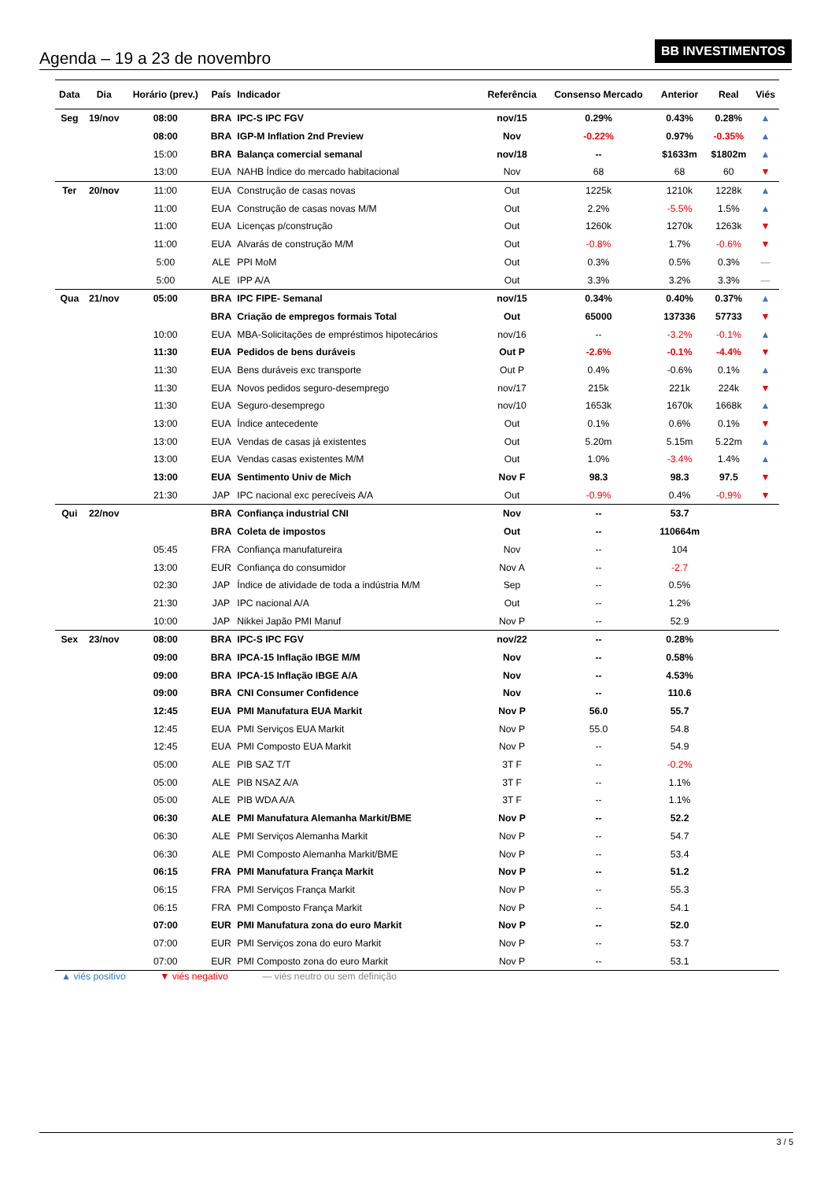Agenda – 19 a 23 de novembro
BB INVESTIMENTOS
| Data | Dia | Horário (prev.) | País | Indicador | Referência | Consenso Mercado | Anterior | Real | Viés |
| --- | --- | --- | --- | --- | --- | --- | --- | --- | --- |
| Seg | 19/nov | 08:00 | BRA | IPC-S IPC FGV | nov/15 | 0.29% | 0.43% | 0.28% | ▲ |
| | | 08:00 | BRA | IGP-M Inflation 2nd Preview | Nov | -0.22% | 0.97% | -0.35% | ▲ |
| | | 15:00 | BRA | Balança comercial semanal | nov/18 | -- | $1633m | $1802m | ▲ |
| | | 13:00 | EUA | NAHB Índice do mercado habitacional | Nov | 68 | 68 | 60 | ▼ |
| Ter | 20/nov | 11:00 | EUA | Construção de casas novas | Out | 1225k | 1210k | 1228k | ▲ |
| | | 11:00 | EUA | Construção de casas novas M/M | Out | 2.2% | -5.5% | 1.5% | ▲ |
| | | 11:00 | EUA | Licenças p/construção | Out | 1260k | 1270k | 1263k | ▼ |
| | | 11:00 | EUA | Alvarás de construção M/M | Out | -0.8% | 1.7% | -0.6% | ▼ |
| | | 5:00 | ALE | PPI MoM | Out | 0.3% | 0.5% | 0.3% | — |
| | | 5:00 | ALE | IPP A/A | Out | 3.3% | 3.2% | 3.3% | — |
| Qua | 21/nov | 05:00 | BRA | IPC FIPE- Semanal | nov/15 | 0.34% | 0.40% | 0.37% | ▲ |
| | | | BRA | Criação de empregos formais Total | Out | 65000 | 137336 | 57733 | ▼ |
| | | 10:00 | EUA | MBA-Solicitações de empréstimos hipotecários | nov/16 | -- | -3.2% | -0.1% | ▲ |
| | | 11:30 | EUA | Pedidos de bens duráveis | Out P | -2.6% | -0.1% | -4.4% | ▼ |
| | | 11:30 | EUA | Bens duráveis exc transporte | Out P | 0.4% | -0.6% | 0.1% | ▲ |
| | | 11:30 | EUA | Novos pedidos seguro-desemprego | nov/17 | 215k | 221k | 224k | ▼ |
| | | 11:30 | EUA | Seguro-desemprego | nov/10 | 1653k | 1670k | 1668k | ▲ |
| | | 13:00 | EUA | Índice antecedente | Out | 0.1% | 0.6% | 0.1% | ▼ |
| | | 13:00 | EUA | Vendas de casas já existentes | Out | 5.20m | 5.15m | 5.22m | ▲ |
| | | 13:00 | EUA | Vendas casas existentes M/M | Out | 1.0% | -3.4% | 1.4% | ▲ |
| | | 13:00 | EUA | Sentimento Univ de Mich | Nov F | 98.3 | 98.3 | 97.5 | ▼ |
| | | 21:30 | JAP | IPC nacional exc perecíveis A/A | Out | -0.9% | 0.4% | -0,9% | ▼ |
| Qui | 22/nov | | BRA | Confiança industrial CNI | Nov | -- | 53.7 | | |
| | | | BRA | Coleta de impostos | Out | -- | 110664m | | |
| | | 05:45 | FRA | Confiança manufatureira | Nov | -- | 104 | | |
| | | 13:00 | EUR | Confiança do consumidor | Nov A | -- | -2.7 | | |
| | | 02:30 | JAP | Índice de atividade de toda a indústria M/M | Sep | -- | 0.5% | | |
| | | 21:30 | JAP | IPC nacional A/A | Out | -- | 1.2% | | |
| | | 10:00 | JAP | Nikkei Japão PMI Manuf | Nov P | -- | 52.9 | | |
| Sex | 23/nov | 08:00 | BRA | IPC-S IPC FGV | nov/22 | -- | 0.28% | | |
| | | 09:00 | BRA | IPCA-15 Inflação IBGE M/M | Nov | -- | 0.58% | | |
| | | 09:00 | BRA | IPCA-15 Inflação IBGE A/A | Nov | -- | 4.53% | | |
| | | 09:00 | BRA | CNI Consumer Confidence | Nov | -- | 110.6 | | |
| | | 12:45 | EUA | PMI Manufatura EUA Markit | Nov P | 56.0 | 55.7 | | |
| | | 12:45 | EUA | PMI Serviços EUA Markit | Nov P | 55.0 | 54.8 | | |
| | | 12:45 | EUA | PMI Composto EUA Markit | Nov P | -- | 54.9 | | |
| | | 05:00 | ALE | PIB SAZ T/T | 3T F | -- | -0.2% | | |
| | | 05:00 | ALE | PIB NSAZ A/A | 3T F | -- | 1.1% | | |
| | | 05:00 | ALE | PIB WDA A/A | 3T F | -- | 1.1% | | |
| | | 06:30 | ALE | PMI Manufatura Alemanha Markit/BME | Nov P | -- | 52.2 | | |
| | | 06:30 | ALE | PMI Serviços Alemanha Markit | Nov P | -- | 54.7 | | |
| | | 06:30 | ALE | PMI Composto Alemanha Markit/BME | Nov P | -- | 53.4 | | |
| | | 06:15 | FRA | PMI Manufatura França Markit | Nov P | -- | 51.2 | | |
| | | 06:15 | FRA | PMI Serviços França Markit | Nov P | -- | 55.3 | | |
| | | 06:15 | FRA | PMI Composto França Markit | Nov P | -- | 54.1 | | |
| | | 07:00 | EUR | PMI Manufatura zona do euro Markit | Nov P | -- | 52.0 | | |
| | | 07:00 | EUR | PMI Serviços zona do euro Markit | Nov P | -- | 53.7 | | |
| | | 07:00 | EUR | PMI Composto zona do euro Markit | Nov P | -- | 53.1 | | |
▲ viés positivo ▼ viés negativo — viés neutro ou sem definição
3 / 5